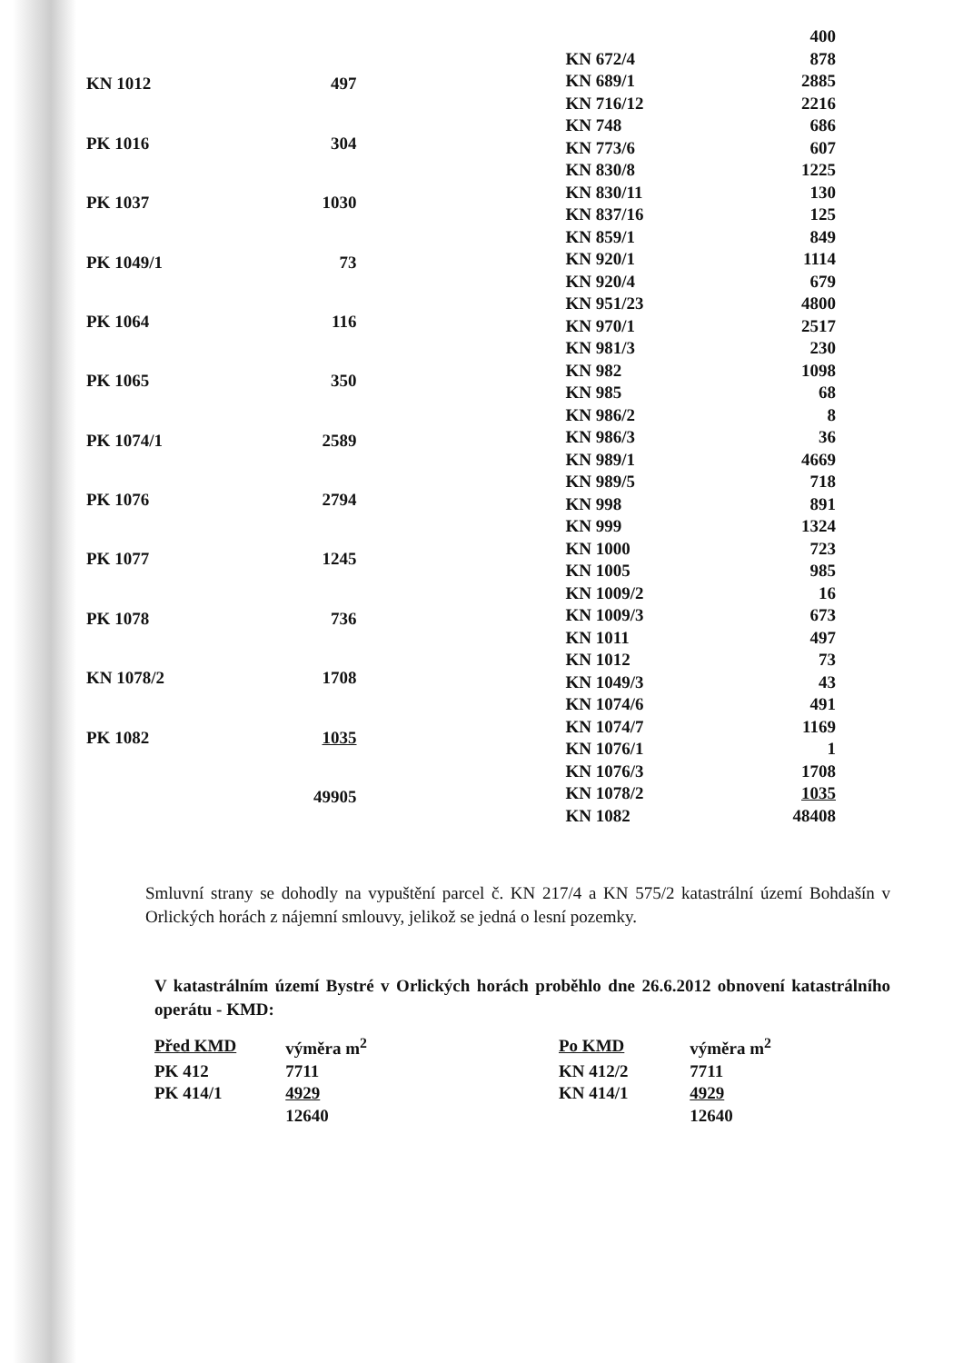| KN 1012 | 497 |
| PK 1016 | 304 |
| PK 1037 | 1030 |
| PK 1049/1 | 73 |
| PK 1064 | 116 |
| PK 1065 | 350 |
| PK 1074/1 | 2589 |
| PK 1076 | 2794 |
| PK 1077 | 1245 |
| PK 1078 | 736 |
| KN 1078/2 | 1708 |
| PK 1082 | 1035 |
| | 49905 |
| | 400 |
| KN 672/4 | 878 |
| KN 689/1 | 2885 |
| KN 716/12 | 2216 |
| KN 748 | 686 |
| KN 773/6 | 607 |
| KN 830/8 | 1225 |
| KN 830/11 | 130 |
| KN 837/16 | 125 |
| KN 859/1 | 849 |
| KN 920/1 | 1114 |
| KN 920/4 | 679 |
| KN 951/23 | 4800 |
| KN 970/1 | 2517 |
| KN 981/3 | 230 |
| KN 982 | 1098 |
| KN 985 | 68 |
| KN 986/2 | 8 |
| KN 986/3 | 36 |
| KN 989/1 | 4669 |
| KN 989/5 | 718 |
| KN 998 | 891 |
| KN 999 | 1324 |
| KN 1000 | 723 |
| KN 1005 | 985 |
| KN 1009/2 | 16 |
| KN 1009/3 | 673 |
| KN 1011 | 497 |
| KN 1012 | 73 |
| KN 1049/3 | 43 |
| KN 1074/6 | 491 |
| KN 1074/7 | 1169 |
| KN 1076/1 | 1 |
| KN 1076/3 | 1708 |
| KN 1078/2 | 1035 |
| KN 1082 | 48408 |
Smluvní strany se dohodly na vypuštění parcel č. KN 217/4 a KN 575/2 katastrální území Bohdašín v Orlických horách z nájemní smlouvy, jelikož se jedná o lesní pozemky.
V katastrálním území Bystré v Orlických horách proběhlo dne 26.6.2012 obnovení katastrálního operátu - KMD:
| Před KMD | výměra m<sup>2</sup> |
| PK 412 | 7711 |
| PK 414/1 | 4929 |
| | 12640 |
| Po KMD | výměra m<sup>2</sup> |
| KN 412/2 | 7711 |
| KN 414/1 | 4929 |
| | 12640 |